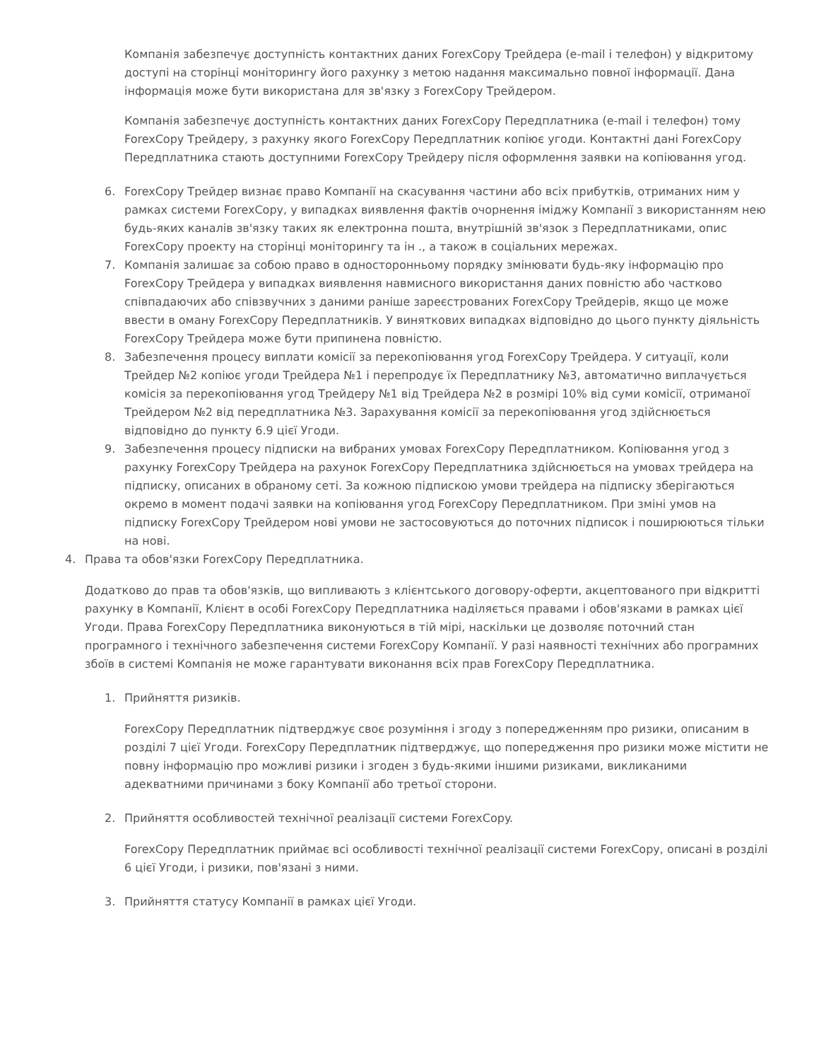Компанія забезпечує доступність контактних даних ForexCopy Трейдера (e-mail і телефон) у відкритому доступі на сторінці моніторингу його рахунку з метою надання максимально повної інформації. Дана інформація може бути використана для зв'язку з ForexCopy Трейдером.
Компанія забезпечує доступність контактних даних ForexCopy Передплатника (e-mail і телефон) тому ForexCopy Трейдеру, з рахунку якого ForexCopy Передплатник копіює угоди. Контактні дані ForexCopy Передплатника стають доступними ForexCopy Трейдеру після оформлення заявки на копіювання угод.
6. ForexCopy Трейдер визнає право Компанії на скасування частини або всіх прибутків, отриманих ним у рамках системи ForexCopy, у випадках виявлення фактів очорнення іміджу Компанії з використанням нею будь-яких каналів зв'язку таких як електронна пошта, внутрішній зв'язок з Передплатниками, опис ForexCopy проекту на сторінці моніторингу та ін ., а також в соціальних мережах.
7. Компанія залишає за собою право в односторонньому порядку змінювати будь-яку інформацію про ForexCopy Трейдера у випадках виявлення навмисного використання даних повністю або частково співпадаючих або співзвучних з даними раніше зареєстрованих ForexCopy Трейдерів, якщо це може ввести в оману ForexCopy Передплатників. У виняткових випадках відповідно до цього пункту діяльність ForexCopy Трейдера може бути припинена повністю.
8. Забезпечення процесу виплати комісії за перекопіювання угод ForexCopy Трейдера. У ситуації, коли Трейдер №2 копіює угоди Трейдера №1 і перепродує їх Передплатнику №3, автоматично виплачується комісія за перекопіювання угод Трейдеру №1 від Трейдера №2 в розмірі 10% від суми комісії, отриманої Трейдером №2 від передплатника №3. Зарахування комісії за перекопіювання угод здійснюється відповідно до пункту 6.9 цієї Угоди.
9. Забезпечення процесу підписки на вибраних умовах ForexCopy Передплатником. Копіювання угод з рахунку ForexCopy Трейдера на рахунок ForexCopy Передплатника здійснюється на умовах трейдера на підписку, описаних в обраному сеті. За кожною підпискою умови трейдера на підписку зберігаються окремо в момент подачі заявки на копіювання угод ForexCopy Передплатником. При зміні умов на підписку ForexCopy Трейдером нові умови не застосовуються до поточних підписок і поширюються тільки на нові.
4. Права та обов'язки ForexCopy Передплатника.
Додатково до прав та обов'язків, що випливають з клієнтського договору-оферти, акцептованого при відкритті рахунку в Компанії, Клієнт в особі ForexCopy Передплатника наділяється правами і обов'язками в рамках цієї Угоди. Права ForexCopy Передплатника виконуються в тій мірі, наскільки це дозволяє поточний стан програмного і технічного забезпечення системи ForexCopy Компанії. У разі наявності технічних або програмних збоїв в системі Компанія не може гарантувати виконання всіх прав ForexCopy Передплатника.
1. Прийняття ризиків.
ForexCopy Передплатник підтверджує своє розуміння і згоду з попередженням про ризики, описаним в розділі 7 цієї Угоди. ForexCopy Передплатник підтверджує, що попередження про ризики може містити не повну інформацію про можливі ризики і згоден з будь-якими іншими ризиками, викликаними адекватними причинами з боку Компанії або третьої сторони.
2. Прийняття особливостей технічної реалізації системи ForexCopy.
ForexCopy Передплатник приймає всі особливості технічної реалізації системи ForexCopy, описані в розділі 6 цієї Угоди, і ризики, пов'язані з ними.
3. Прийняття статусу Компанії в рамках цієї Угоди.